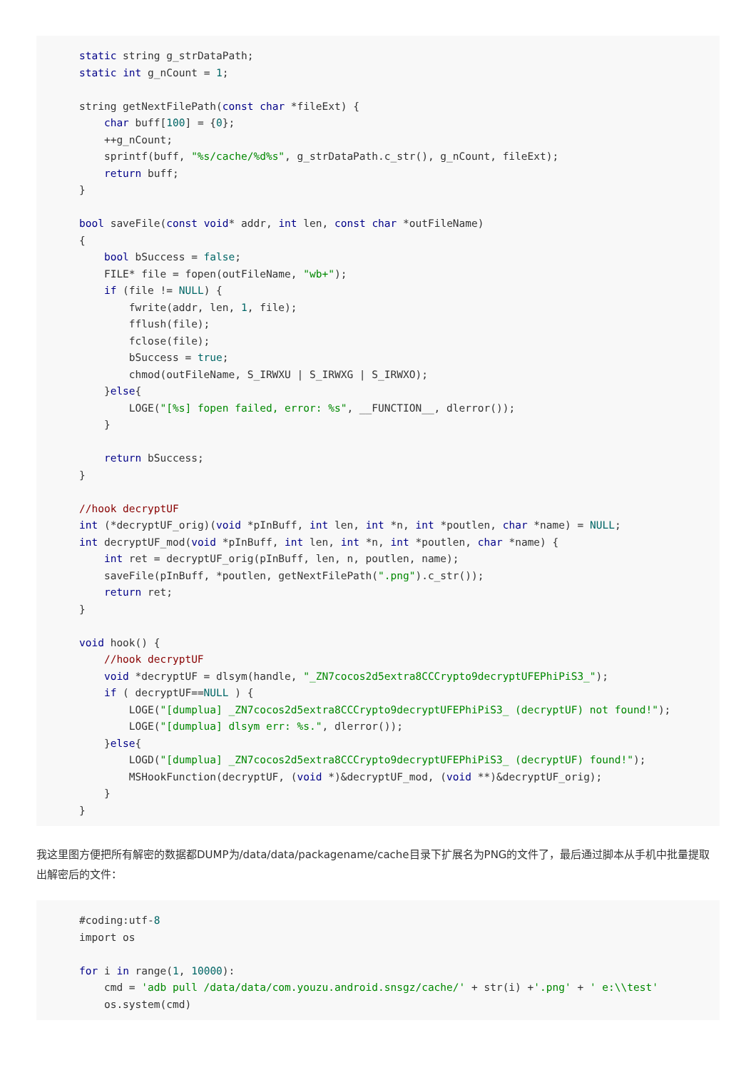static string g_strDataPath;
static int g_nCount = 1;

string getNextFilePath(const char *fileExt) {
    char buff[100] = {0};
    ++g_nCount;
    sprintf(buff, "%s/cache/%d%s", g_strDataPath.c_str(), g_nCount, fileExt);
    return buff;
}

bool saveFile(const void* addr, int len, const char *outFileName)
{
    bool bSuccess = false;
    FILE* file = fopen(outFileName, "wb+");
    if (file != NULL) {
        fwrite(addr, len, 1, file);
        fflush(file);
        fclose(file);
        bSuccess = true;
        chmod(outFileName, S_IRWXU | S_IRWXG | S_IRWXO);
    }else{
        LOGE("[%s] fopen failed, error: %s", __FUNCTION__, dlerror());
    }

    return bSuccess;
}

//hook decryptUF
int (*decryptUF_orig)(void *pInBuff, int len, int *n, int *poutlen, char *name) = NULL;
int decryptUF_mod(void *pInBuff, int len, int *n, int *poutlen, char *name) {
    int ret = decryptUF_orig(pInBuff, len, n, poutlen, name);
    saveFile(pInBuff, *poutlen, getNextFilePath(".png").c_str());
    return ret;
}

void hook() {
    //hook decryptUF
    void *decryptUF = dlsym(handle, "_ZN7cocos2d5extra8CCCrypto9decryptUFEPhiPiS3_");
    if ( decryptUF==NULL ) {
        LOGE("[dumplua] _ZN7cocos2d5extra8CCCrypto9decryptUFEPhiPiS3_ (decryptUF) not found!");
        LOGE("[dumplua] dlsym err: %s.", dlerror());
    }else{
        LOGD("[dumplua] _ZN7cocos2d5extra8CCCrypto9decryptUFEPhiPiS3_ (decryptUF) found!");
        MSHookFunction(decryptUF, (void *)&decryptUF_mod, (void **)&decryptUF_orig);
    }
}
我这里图方便把所有解密的数据都DUMP为/data/data/packagename/cache目录下扩展名为PNG的文件了，最后通过脚本从手机中批量提取出解密后的文件：
#coding:utf-8
import os

for i in range(1, 10000):
    cmd = 'adb pull /data/data/com.youzu.android.snsgz/cache/' + str(i) +'.png' + ' e:\\test'
    os.system(cmd)